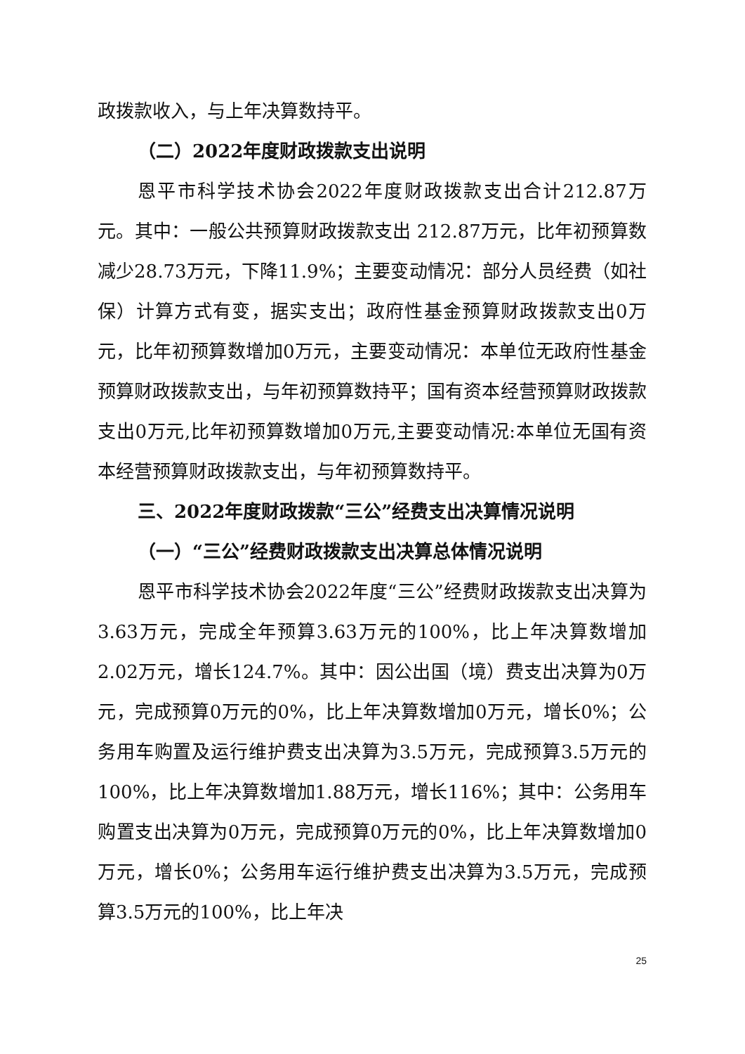政拨款收入，与上年决算数持平。
（二）2022年度财政拨款支出说明
恩平市科学技术协会2022年度财政拨款支出合计212.87万元。其中：一般公共预算财政拨款支出 212.87万元，比年初预算数减少28.73万元，下降11.9%；主要变动情况：部分人员经费（如社保）计算方式有变，据实支出；政府性基金预算财政拨款支出0万元，比年初预算数增加0万元，主要变动情况：本单位无政府性基金预算财政拨款支出，与年初预算数持平；国有资本经营预算财政拨款支出0万元,比年初预算数增加0万元,主要变动情况:本单位无国有资本经营预算财政拨款支出，与年初预算数持平。
三、2022年度财政拨款“三公”经费支出决算情况说明
（一）“三公”经费财政拨款支出决算总体情况说明
恩平市科学技术协会2022年度“三公”经费财政拨款支出决算为3.63万元，完成全年预算3.63万元的100%，比上年决算数增加2.02万元，增长124.7%。其中：因公出国（境）费支出决算为0万元，完成预算0万元的0%，比上年决算数增加0万元，增长0%；公务用车购置及运行维护费支出决算为3.5万元，完成预算3.5万元的100%，比上年决算数增加1.88万元，增长116%；其中：公务用车购置支出决算为0万元，完成预算0万元的0%，比上年决算数增加0万元，增长0%；公务用车运行维护费支出决算为3.5万元，完成预算3.5万元的100%，比上年决
25